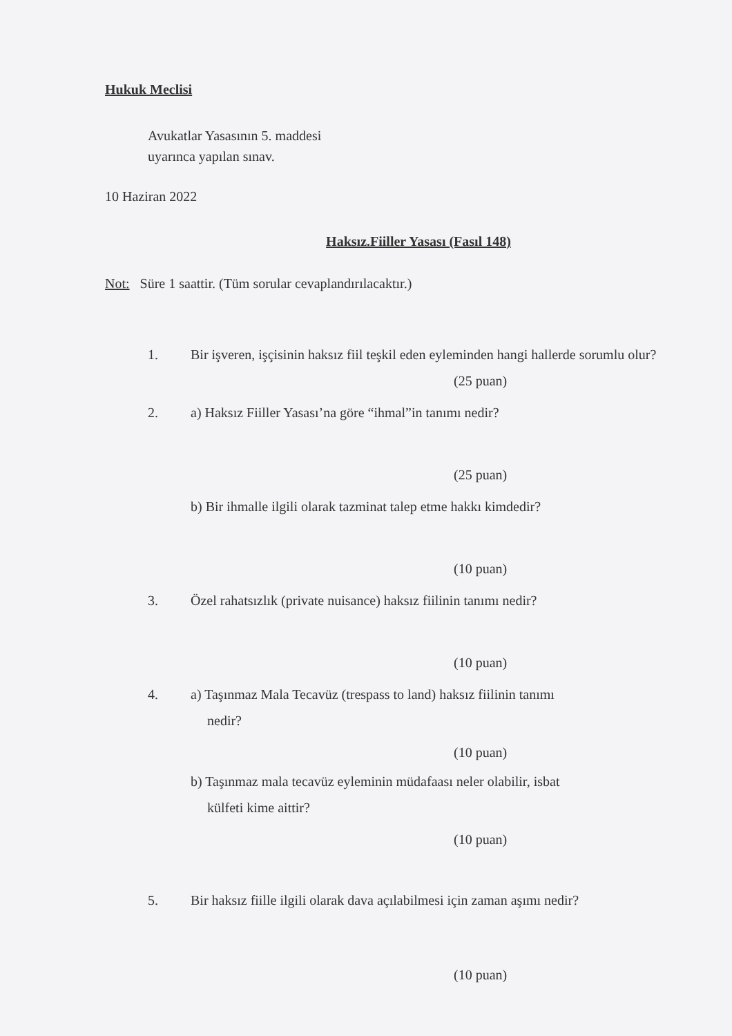Hukuk Meclisi
Avukatlar Yasasının 5. maddesi
uyarınca yapılan sınav.
10 Haziran 2022
Haksız.Fiiller Yasası (Fasıl 148)
Not: Süre 1 saattir. (Tüm sorular cevaplandırılacaktır.)
1. Bir işveren, işçisinin haksız fiil teşkil eden eyleminden hangi hallerde sorumlu olur?
(25 puan)
2. a) Haksız Fiiller Yasası’na göre “ihmal”in tanımı nedir?
(25 puan)
b) Bir ihmalle ilgili olarak tazminat talep etme hakkı kimdedir?
(10 puan)
3. Özel rahatsızlık (private nuisance) haksız fiilinin tanımı nedir?
(10 puan)
4. a) Taşınmaz Mala Tecavüz (trespass to land) haksız fiilinin tanımı
nedir?
(10 puan)
b) Taşınmaz mala tecavüz eyleminin müdafaası neler olabilir, isbat
külfeti kime aittir?
(10 puan)
5. Bir haksız fiille ilgili olarak dava açılabilmesi için zaman aşımı nedir?
(10 puan)